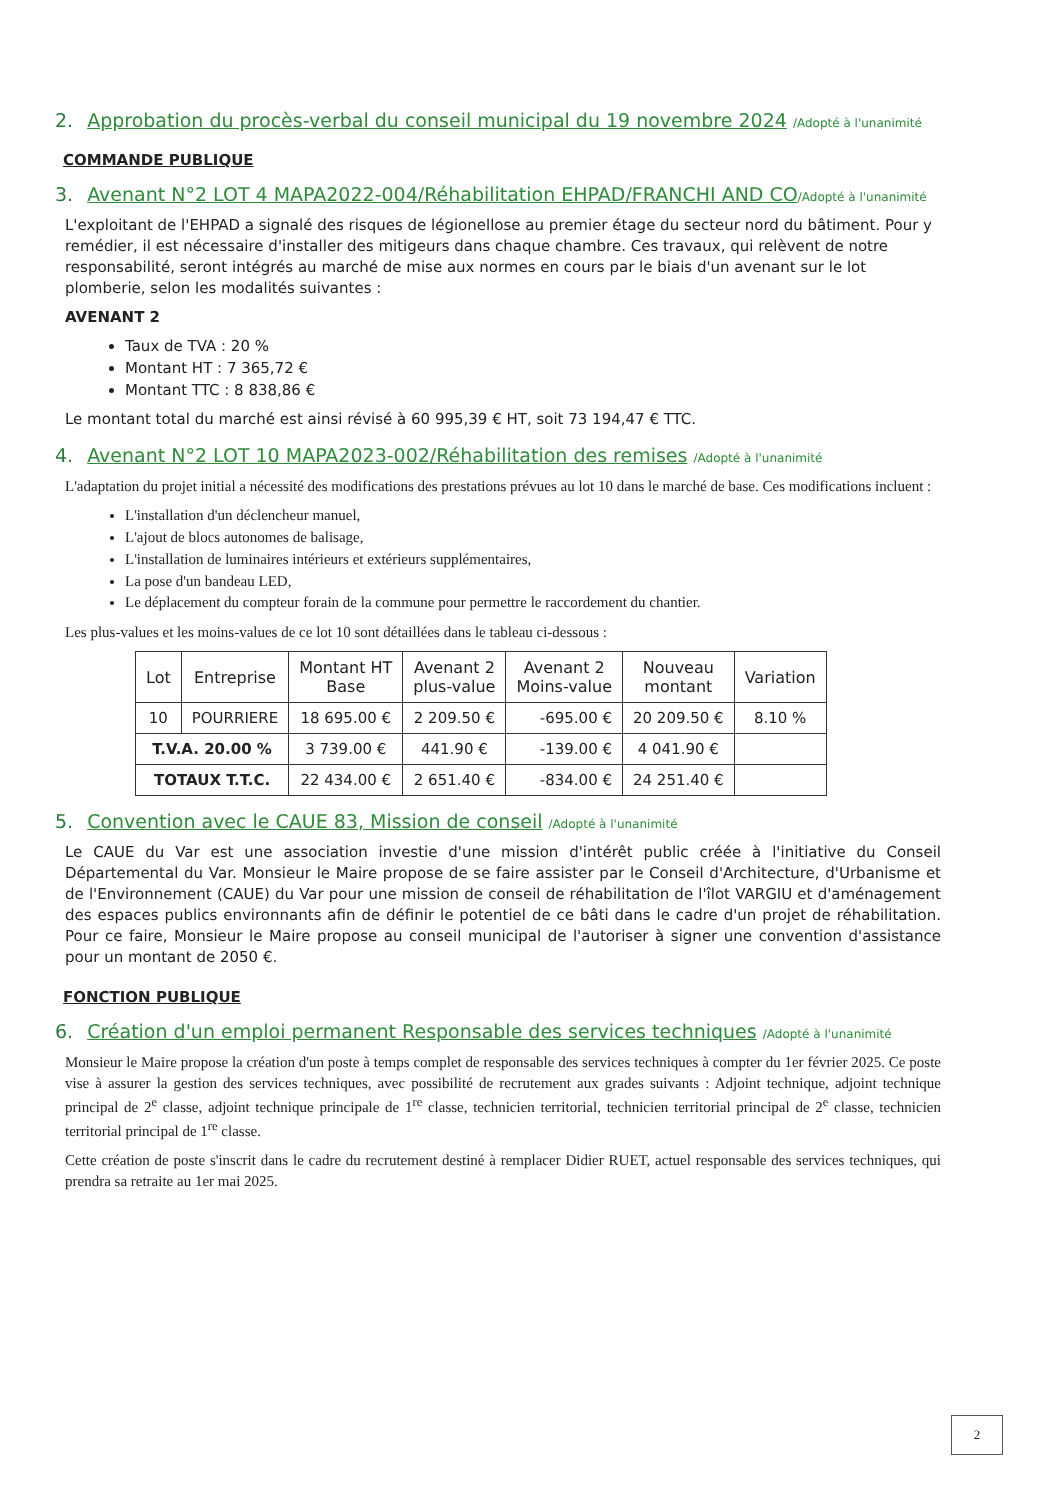2. Approbation du procès-verbal du conseil municipal du 19 novembre 2024 /Adopté à l'unanimité
COMMANDE PUBLIQUE
3. Avenant N°2 LOT 4 MAPA2022-004/Réhabilitation EHPAD/FRANCHI AND CO/Adopté à l'unanimité
L'exploitant de l'EHPAD a signalé des risques de légionellose au premier étage du secteur nord du bâtiment. Pour y remédier, il est nécessaire d'installer des mitigeurs dans chaque chambre. Ces travaux, qui relèvent de notre responsabilité, seront intégrés au marché de mise aux normes en cours par le biais d'un avenant sur le lot plomberie, selon les modalités suivantes :
AVENANT 2
Taux de TVA : 20 %
Montant HT : 7 365,72 €
Montant TTC : 8 838,86 €
Le montant total du marché est ainsi révisé à 60 995,39 € HT, soit 73 194,47 € TTC.
4. Avenant N°2 LOT 10 MAPA2023-002/Réhabilitation des remises /Adopté à l'unanimité
L'adaptation du projet initial a nécessité des modifications des prestations prévues au lot 10 dans le marché de base. Ces modifications incluent :
L'installation d'un déclencheur manuel,
L'ajout de blocs autonomes de balisage,
L'installation de luminaires intérieurs et extérieurs supplémentaires,
La pose d'un bandeau LED,
Le déplacement du compteur forain de la commune pour permettre le raccordement du chantier.
Les plus-values et les moins-values de ce lot 10 sont détaillées dans le tableau ci-dessous :
| Lot | Entreprise | Montant HT Base | Avenant 2 plus-value | Avenant 2 Moins-value | Nouveau montant | Variation |
| --- | --- | --- | --- | --- | --- | --- |
| 10 | POURRIERE | 18 695.00 € | 2 209.50 € | -695.00 € | 20 209.50 € | 8.10 % |
| T.V.A. 20.00 % | | 3 739.00 € | 441.90 € | -139.00 € | 4 041.90 € | |
| TOTAUX T.T.C. | | 22 434.00 € | 2 651.40 € | -834.00 € | 24 251.40 € | |
5. Convention avec le CAUE 83, Mission de conseil /Adopté à l'unanimité
Le CAUE du Var est une association investie d'une mission d'intérêt public créée à l'initiative du Conseil Départemental du Var. Monsieur le Maire propose de se faire assister par le Conseil d'Architecture, d'Urbanisme et de l'Environnement (CAUE) du Var pour une mission de conseil de réhabilitation de l'îlot VARGIU et d'aménagement des espaces publics environnants afin de définir le potentiel de ce bâti dans le cadre d'un projet de réhabilitation. Pour ce faire, Monsieur le Maire propose au conseil municipal de l'autoriser à signer une convention d'assistance pour un montant de 2050 €.
FONCTION PUBLIQUE
6. Création d'un emploi permanent Responsable des services techniques /Adopté à l'unanimité
Monsieur le Maire propose la création d'un poste à temps complet de responsable des services techniques à compter du 1er février 2025. Ce poste vise à assurer la gestion des services techniques, avec possibilité de recrutement aux grades suivants : Adjoint technique, adjoint technique principal de 2<sup>e</sup> classe, adjoint technique principale de 1<sup>re</sup> classe, technicien territorial, technicien territorial principal de 2<sup>e</sup> classe, technicien territorial principal de 1<sup>re</sup> classe.
Cette création de poste s'inscrit dans le cadre du recrutement destiné à remplacer Didier RUET, actuel responsable des services techniques, qui prendra sa retraite au 1er mai 2025.
2